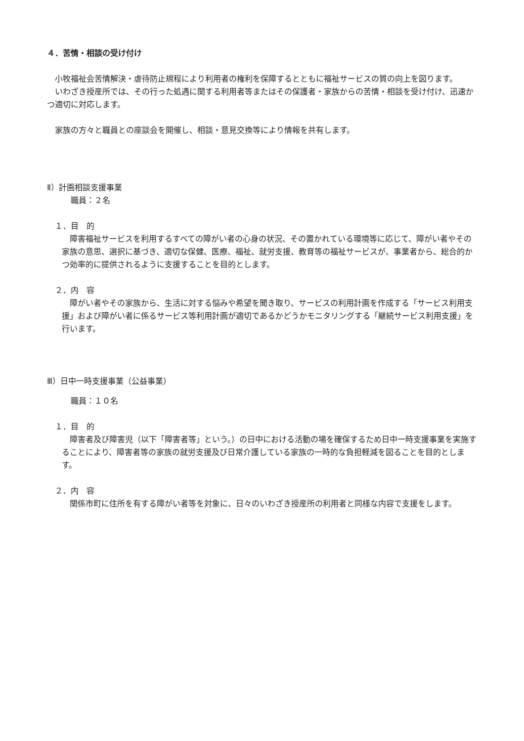４．苦情・相談の受け付け
小牧福祉会苦情解決・虐待防止規程により利用者の権利を保障するとともに福祉サービスの質の向上を図ります。
いわざき授産所では、その行った処遇に関する利用者等またはその保護者・家族からの苦情・相談を受け付け、迅速かつ適切に対応します。
家族の方々と職員との座談会を開催し、相談・意見交換等により情報を共有します。
Ⅱ）計画相談支援事業
職員：２名
１．目　的
障害福祉サービスを利用するすべての障がい者の心身の状況、その置かれている環境等に応じて、障がい者やその家族の意思、選択に基づき、適切な保健、医療、福祉、就労支援、教育等の福祉サービスが、事業者から、総合的かつ効率的に提供されるように支援することを目的とします。
２．内　容
障がい者やその家族から、生活に対する悩みや希望を聞き取り、サービスの利用計画を作成する「サービス利用支援」および障がい者に係るサービス等利用計画が適切であるかどうかモニタリングする「継続サービス利用支援」を行います。
Ⅲ）日中一時支援事業（公益事業）
職員：１０名
１．目　的
障害者及び障害児（以下「障害者等」という。）の日中における活動の場を確保するため日中一時支援事業を実施することにより、障害者等の家族の就労支援及び日常介護している家族の一時的な負担軽減を図ることを目的とします。
２．内　容
関係市町に住所を有する障がい者等を対象に、日々のいわざき授産所の利用者と同様な内容で支援をします。